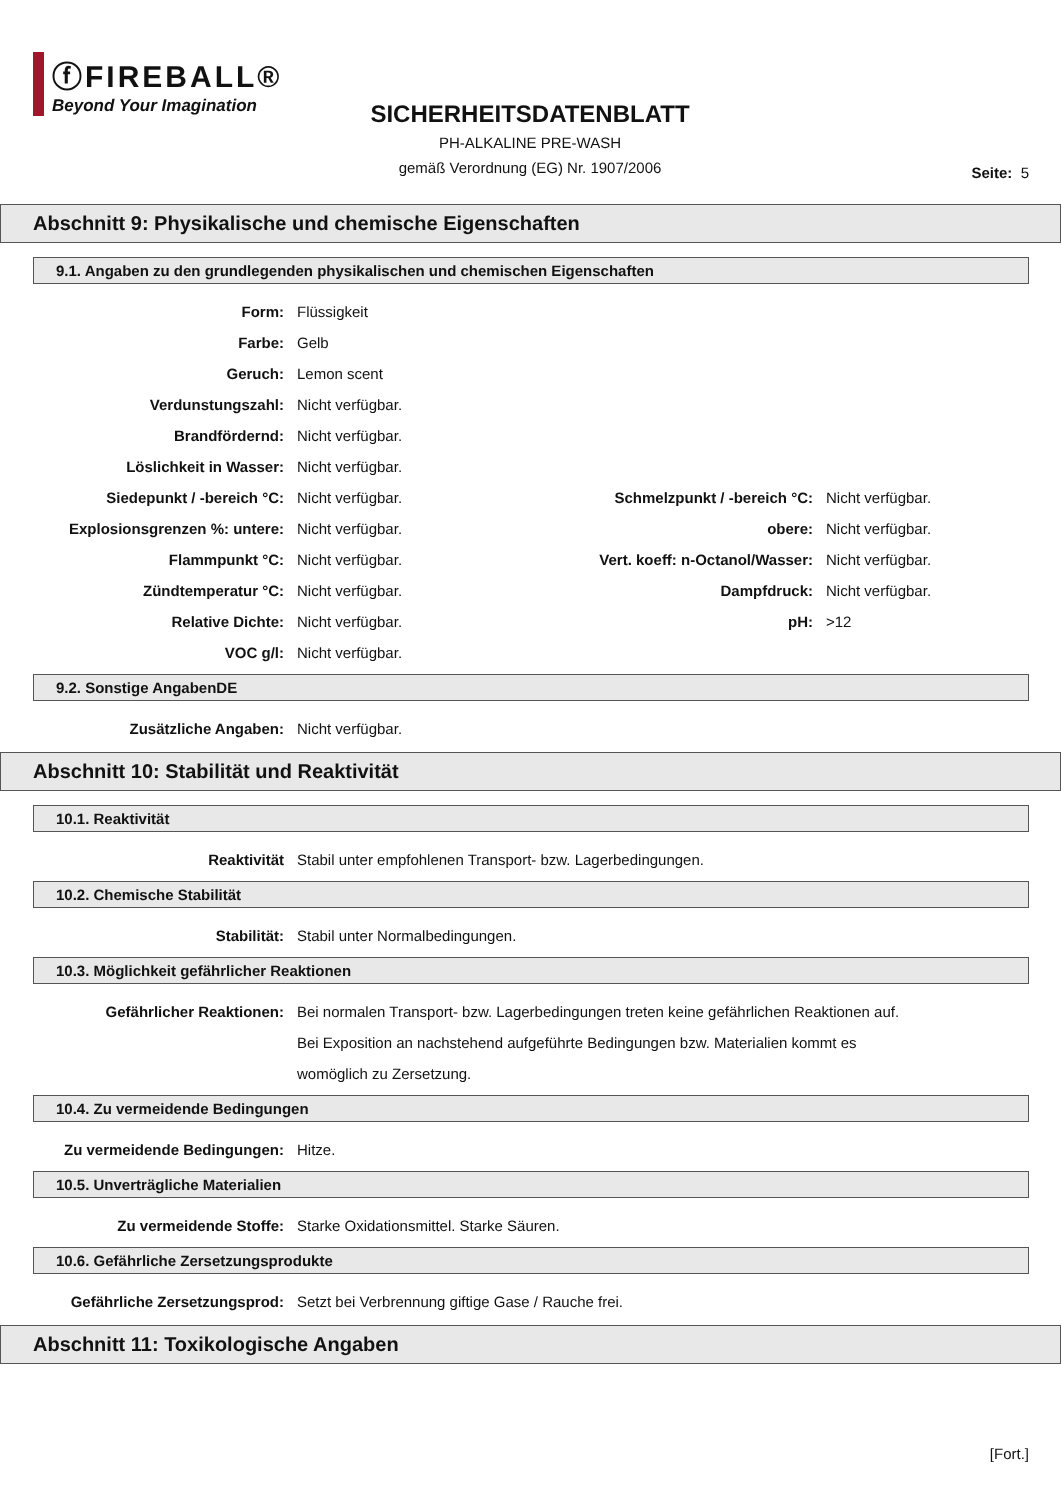ⓕFIREBALL®
Beyond Your Imagination
SICHERHEITSDATENBLATT
PH-ALKALINE PRE-WASH
gemäß Verordnung (EG) Nr. 1907/2006
Seite: 5
Abschnitt 9: Physikalische und chemische Eigenschaften
9.1. Angaben zu den grundlegenden physikalischen und chemischen Eigenschaften
Form: Flüssigkeit
Farbe: Gelb
Geruch: Lemon scent
Verdunstungszahl: Nicht verfügbar.
Brandfördernd: Nicht verfügbar.
Löslichkeit in Wasser: Nicht verfügbar.
Siedepunkt / -bereich °C: Nicht verfügbar. Schmelzpunkt / -bereich °C:
Nicht verfügbar.
Explosionsgrenzen %: untere: Nicht verfügbar. obere: Nicht verfügbar.
Flammpunkt °C: Nicht verfügbar. Vert. koeff: n-Octanol/Wasser:
Nicht verfügbar.
Zündtemperatur °C: Nicht verfügbar. Dampfdruck: Nicht verfügbar.
Relative Dichte: Nicht verfügbar. pH: >12
VOC g/l: Nicht verfügbar.
9.2. Sonstige AngabenDE
Zusätzliche Angaben: Nicht verfügbar.
Abschnitt 10: Stabilität und Reaktivität
10.1. Reaktivität
Reaktivität Stabil unter empfohlenen Transport- bzw. Lagerbedingungen.
10.2. Chemische Stabilität
Stabilität: Stabil unter Normalbedingungen.
10.3. Möglichkeit gefährlicher Reaktionen
Gefährlicher Reaktionen: Bei normalen Transport- bzw. Lagerbedingungen treten keine gefährlichen Reaktionen auf. Bei Exposition an nachstehend aufgeführte Bedingungen bzw. Materialien kommt es womöglich zu Zersetzung.
10.4. Zu vermeidende Bedingungen
Zu vermeidende Bedingungen: Hitze.
10.5. Unverträgliche Materialien
Zu vermeidende Stoffe: Starke Oxidationsmittel. Starke Säuren.
10.6. Gefährliche Zersetzungsprodukte
Gefährliche Zersetzungsprod: Setzt bei Verbrennung giftige Gase / Rauche frei.
Abschnitt 11: Toxikologische Angaben
[Fort.]